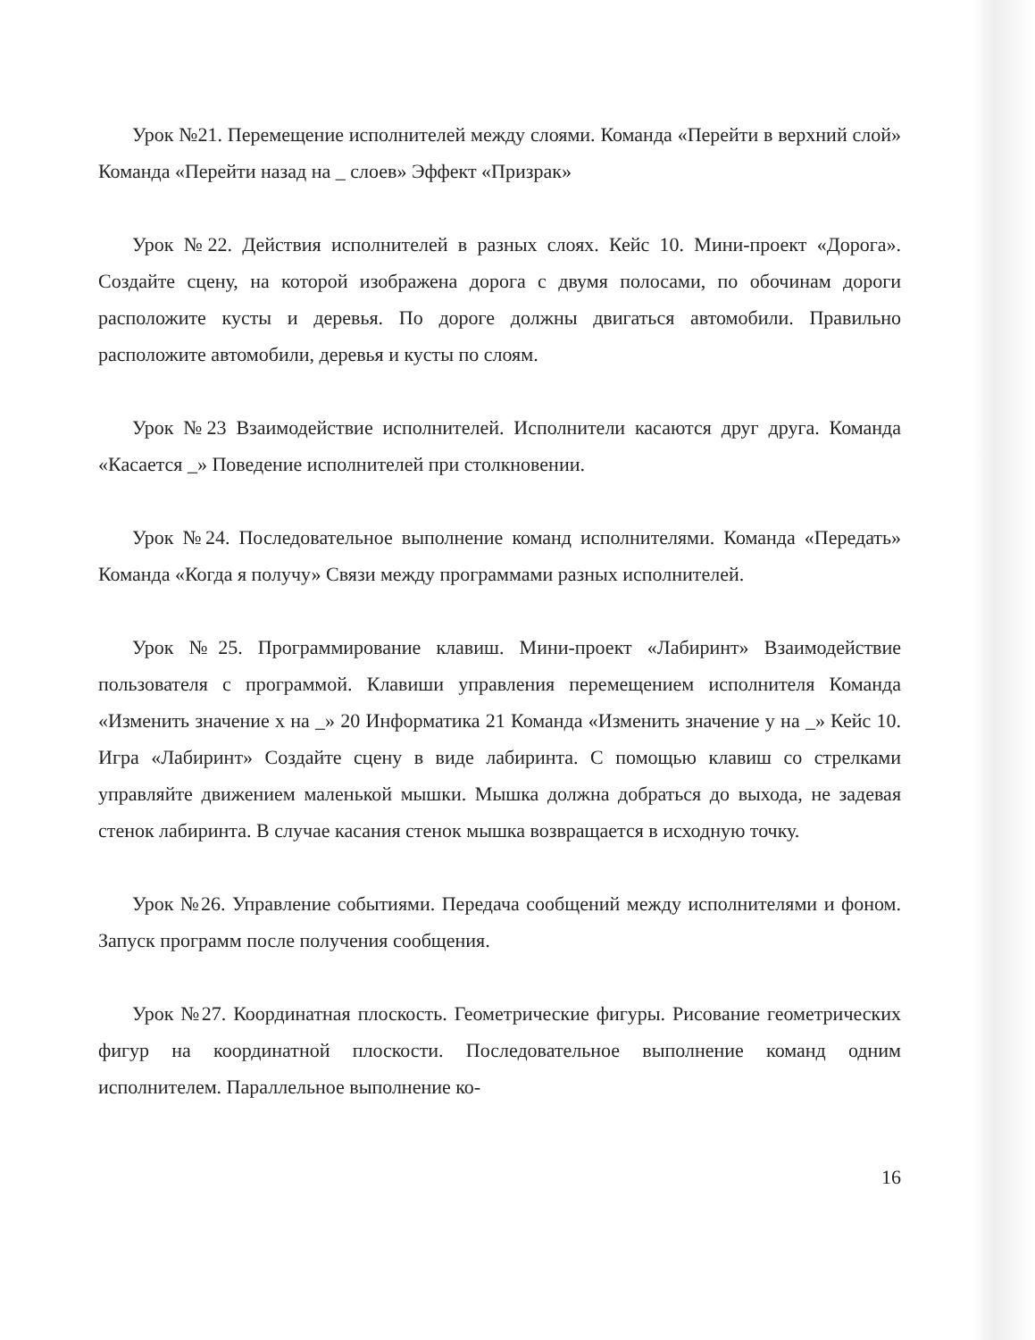Урок №21. Перемещение исполнителей между слоями. Команда «Перейти в верхний слой» Команда «Перейти назад на _ слоев» Эффект «Призрак»
Урок №22. Действия исполнителей в разных слоях. Кейс 10. Мини-проект «Дорога». Создайте сцену, на которой изображена дорога с двумя полосами, по обочинам дороги расположите кусты и деревья. По дороге должны двигаться автомобили. Правильно расположите автомобили, деревья и кусты по слоям.
Урок №23 Взаимодействие исполнителей. Исполнители касаются друг друга. Команда «Касается _» Поведение исполнителей при столкновении.
Урок №24. Последовательное выполнение команд исполнителями. Команда «Передать» Команда «Когда я получу» Связи между программами разных исполнителей.
Урок №25. Программирование клавиш. Мини-проект «Лабиринт» Взаимодействие пользователя с программой. Клавиши управления перемещением исполнителя Команда «Изменить значение х на _» 20 Информатика 21 Команда «Изменить значение у на _» Кейс 10. Игра «Лабиринт» Создайте сцену в виде лабиринта. С помощью клавиш со стрелками управляйте движением маленькой мышки. Мышка должна добраться до выхода, не задевая стенок лабиринта. В случае касания стенок мышка возвращается в исходную точку.
Урок №26. Управление событиями. Передача сообщений между исполнителями и фоном. Запуск программ после получения сообщения.
Урок №27. Координатная плоскость. Геометрические фигуры. Рисование геометрических фигур на координатной плоскости. Последовательное выполнение команд одним исполнителем. Параллельное выполнение ко-
16